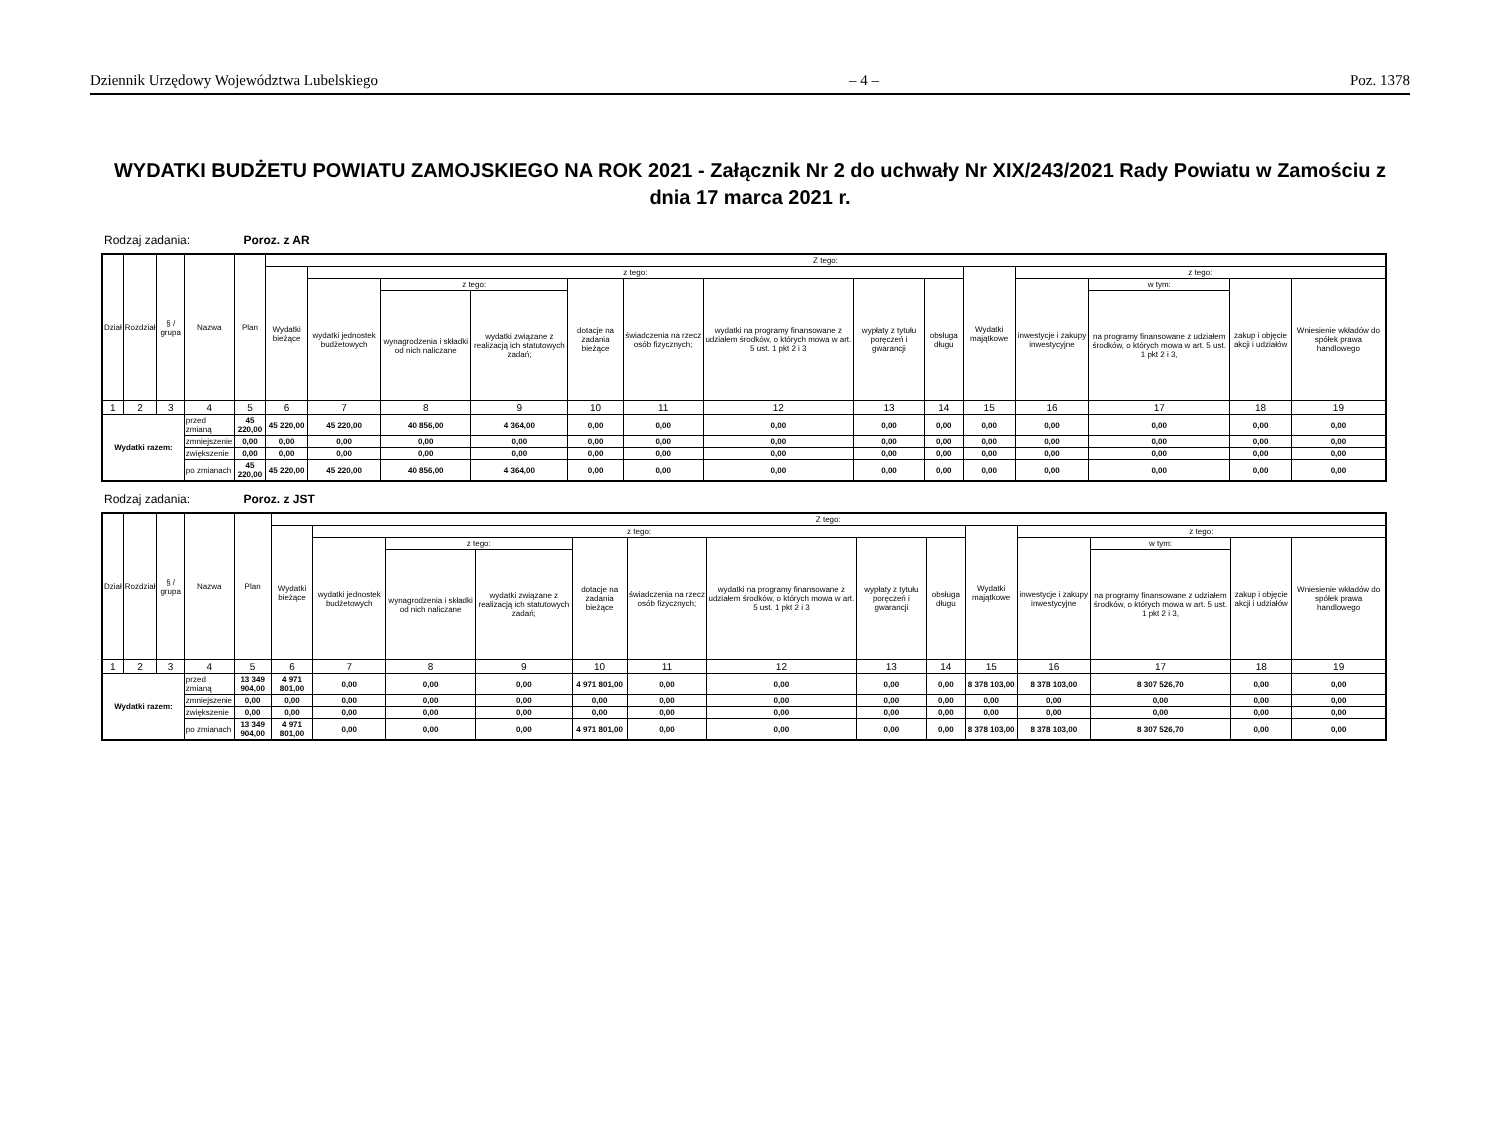Dziennik Urzędowy Województwa Lubelskiego – 4 – Poz. 1378
WYDATKI BUDŻETU POWIATU ZAMOJSKIEGO NA ROK 2021 - Załącznik Nr 2 do uchwały Nr XIX/243/2021 Rady Powiatu w Zamościu z dnia 17 marca 2021 r.
Rodzaj zadania: Poroz. z AR
| Dział | Rozdział | § / grupa | Nazwa | | Plan | Z tego: | | | | | | | | | | | | | |
| --- | --- | --- | --- | --- | --- | --- | --- | --- | --- | --- | --- | --- | --- | --- | --- | --- | --- | --- | --- |
| | | | | | | Wydatki bieżące | z tego: | | | | | | | | Wydatki majątkowe | z tego: | | | |
| | | | | | | | wydatki jednostek budżetowych | z tego: | | dotacje na zadania bieżące | świadczenia na rzecz osób fizycznych; | wydatki na programy finansowane z udziałem środków, o których mowa w art. 5 ust. 1 pkt 2 i 3 | wypłaty z tytułu poręczeń i gwarancji | obsługa długu | | inwestycje i zakupy inwestycyjne | w tym: | zakup i objęcie akcji i udziałów | Wniesienie wkładów do spółek prawa handlowego |
| | | | | | | | | wynagrodzenia i składki od nich naliczane | wydatki związane z realizacją ich statutowych zadań; | | | | | | | | na programy finansowane z udziałem środków, o których mowa w art. 5 ust. 1 pkt 2 i 3, | | |
| 1 | 2 | 3 | 4 | | 5 | 6 | 7 | 8 | 9 | 10 | 11 | 12 | 13 | 14 | 15 | 16 | 17 | 18 | 19 |
| Wydatki razem: | | | | przed zmianą | 45 220,00 | 45 220,00 | 45 220,00 | 40 856,00 | 4 364,00 | 0,00 | 0,00 | 0,00 | 0,00 | 0,00 | 0,00 | 0,00 | 0,00 | 0,00 | 0,00 |
| | | | | zmniejszenie | 0,00 | 0,00 | 0,00 | 0,00 | 0,00 | 0,00 | 0,00 | 0,00 | 0,00 | 0,00 | 0,00 | 0,00 | 0,00 | 0,00 | 0,00 |
| | | | | zwiększenie | 0,00 | 0,00 | 0,00 | 0,00 | 0,00 | 0,00 | 0,00 | 0,00 | 0,00 | 0,00 | 0,00 | 0,00 | 0,00 | 0,00 | 0,00 |
| | | | | po zmianach | 45 220,00 | 45 220,00 | 45 220,00 | 40 856,00 | 4 364,00 | 0,00 | 0,00 | 0,00 | 0,00 | 0,00 | 0,00 | 0,00 | 0,00 | 0,00 | 0,00 |
Rodzaj zadania: Poroz. z JST
| Dział | Rozdział | § / grupa | Nazwa | | Plan | Z tego: | | | | | | | | | | | | | |
| --- | --- | --- | --- | --- | --- | --- | --- | --- | --- | --- | --- | --- | --- | --- | --- | --- | --- | --- | --- |
| | | | | | | Wydatki bieżące | z tego: | | | | | | | | Wydatki majątkowe | z tego: | | | |
| | | | | | | | wydatki jednostek budżetowych | z tego: | | dotacje na zadania bieżące | świadczenia na rzecz osób fizycznych; | wydatki na programy finansowane z udziałem środków, o których mowa w art. 5 ust. 1 pkt 2 i 3 | wypłaty z tytułu poręczeń i gwarancji | obsługa długu | | inwestycje i zakupy inwestycyjne | w tym: | zakup i objęcie akcji i udziałów | Wniesienie wkładów do spółek prawa handlowego |
| | | | | | | | | wynagrodzenia i składki od nich naliczane | wydatki związane z realizacją ich statutowych zadań; | | | | | | | | na programy finansowane z udziałem środków, o których mowa w art. 5 ust. 1 pkt 2 i 3, | | |
| 1 | 2 | 3 | 4 | | 5 | 6 | 7 | 8 | 9 | 10 | 11 | 12 | 13 | 14 | 15 | 16 | 17 | 18 | 19 |
| Wydatki razem: | | | | przed zmianą | 13 349 904,00 | 4 971 801,00 | 0,00 | 0,00 | 0,00 | 4 971 801,00 | 0,00 | 0,00 | 0,00 | 0,00 | 8 378 103,00 | 8 378 103,00 | 8 307 526,70 | 0,00 | 0,00 |
| | | | | zmniejszenie | 0,00 | 0,00 | 0,00 | 0,00 | 0,00 | 0,00 | 0,00 | 0,00 | 0,00 | 0,00 | 0,00 | 0,00 | 0,00 | 0,00 | 0,00 |
| | | | | zwiększenie | 0,00 | 0,00 | 0,00 | 0,00 | 0,00 | 0,00 | 0,00 | 0,00 | 0,00 | 0,00 | 0,00 | 0,00 | 0,00 | 0,00 | 0,00 |
| | | | | po zmianach | 13 349 904,00 | 4 971 801,00 | 0,00 | 0,00 | 0,00 | 4 971 801,00 | 0,00 | 0,00 | 0,00 | 0,00 | 8 378 103,00 | 8 378 103,00 | 8 307 526,70 | 0,00 | 0,00 |